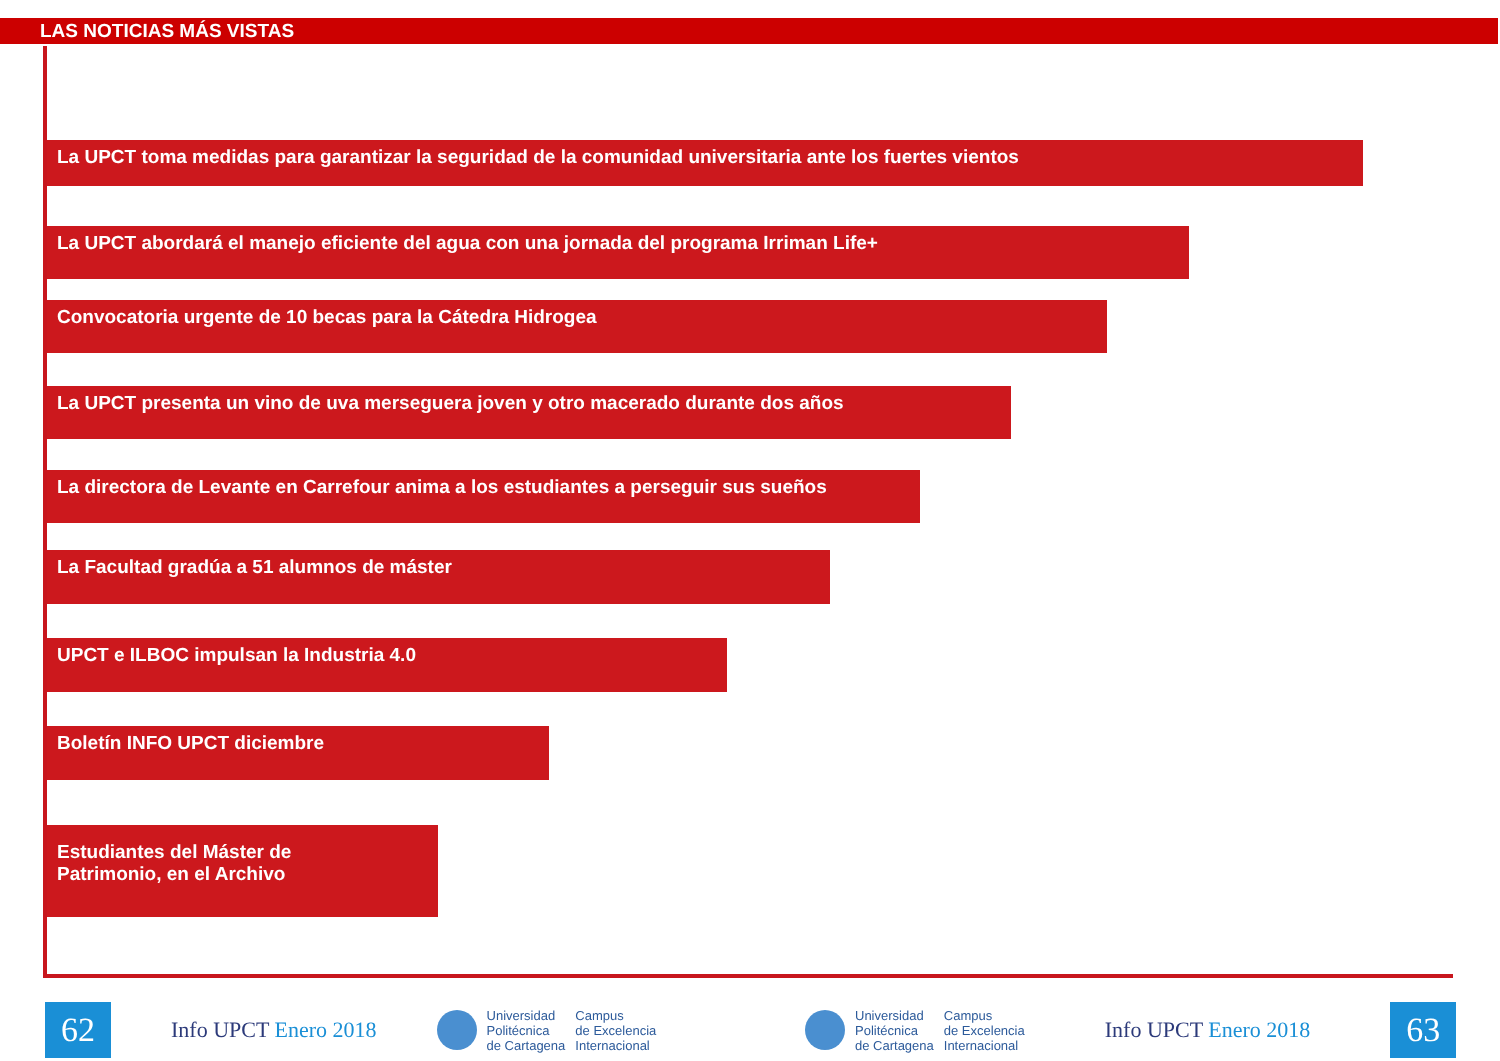LAS NOTICIAS MÁS VISTAS
La UPCT toma medidas para garantizar la seguridad de la comunidad universitaria ante los fuertes vientos
La UPCT abordará el manejo eficiente del agua con una jornada del programa Irriman Life+
Convocatoria urgente de 10 becas para la Cátedra Hidrogea
La UPCT presenta un vino de uva merseguera joven y otro macerado durante dos años
La directora de Levante en Carrefour anima a los estudiantes a perseguir sus sueños
La Facultad gradúa a 51 alumnos de máster
UPCT e ILBOC impulsan la Industria 4.0
Boletín INFO UPCT diciembre
Estudiantes del Máster de
Patrimonio, en el Archivo
62
Info UPCT Enero 2018
Universidad
Politécnica
de Cartagena
Campus
de Excelencia
Internacional
Universidad
Politécnica
de Cartagena
Campus
de Excelencia
Internacional
Info UPCT Enero 2018
63